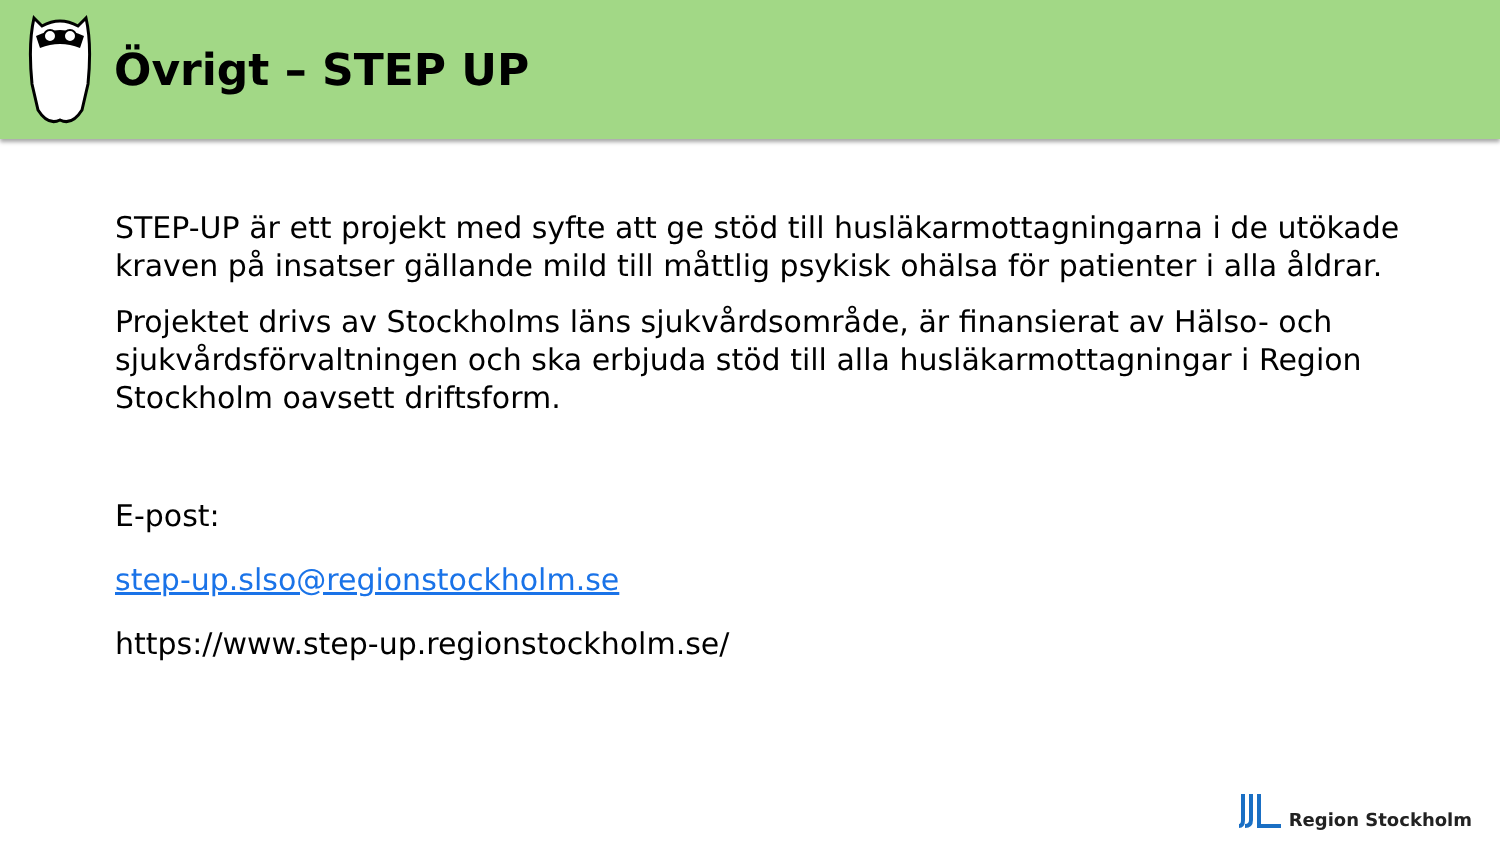Övrigt – STEP UP
STEP-UP är ett projekt med syfte att ge stöd till husläkarmottagningarna i de utökade kraven på insatser gällande mild till måttlig psykisk ohälsa för patienter i alla åldrar.
Projektet drivs av Stockholms läns sjukvårdsområde, är finansierat av Hälso- och sjukvårdsförvaltningen och ska erbjuda stöd till alla husläkarmottagningar i Region Stockholm oavsett driftsform.
E-post:
step-up.slso@regionstockholm.se
https://www.step-up.regionstockholm.se/
Region Stockholm